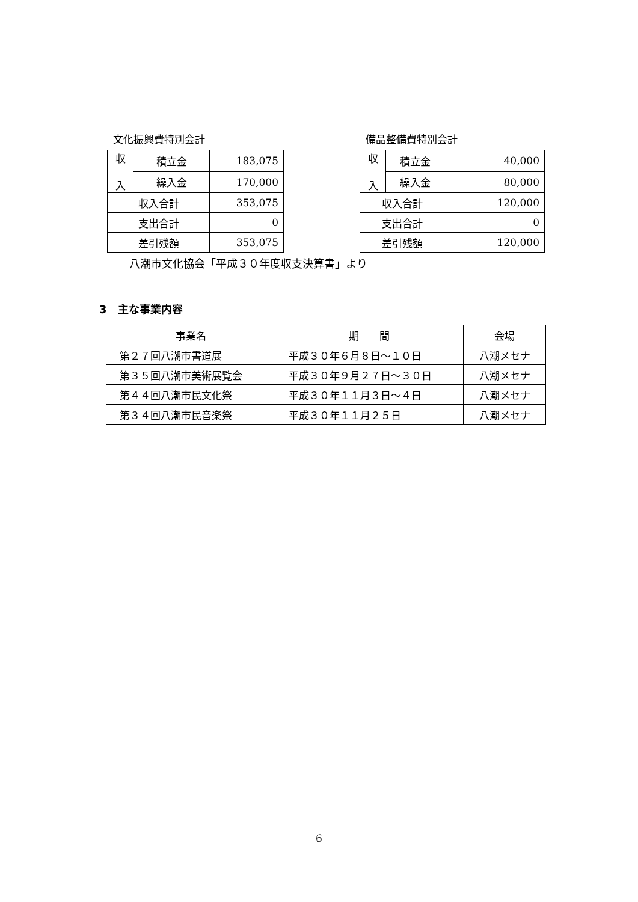文化振興費特別会計
| 収 入 | 積立金 | 183,075 |
| | 繰入金 | 170,000 |
| 収入合計 | | 353,075 |
| 支出合計 | | 0 |
| 差引残額 | | 353,075 |
備品整備費特別会計
| 収 入 | 積立金 | 40,000 |
| | 繰入金 | 80,000 |
| 収入合計 | | 120,000 |
| 支出合計 | | 0 |
| 差引残額 | | 120,000 |
八潮市文化協会「平成３０年度収支決算書」より
3　主な事業内容
| 事業名 | 期 間 | 会場 |
| --- | --- | --- |
| 第２７回八潮市書道展 | 平成３０年６月８日～１０日 | 八潮メセナ |
| 第３５回八潮市美術展覧会 | 平成３０年９月２７日～３０日 | 八潮メセナ |
| 第４４回八潮市民文化祭 | 平成３０年１１月３日～４日 | 八潮メセナ |
| 第３４回八潮市民音楽祭 | 平成３０年１１月２５日 | 八潮メセナ |
6